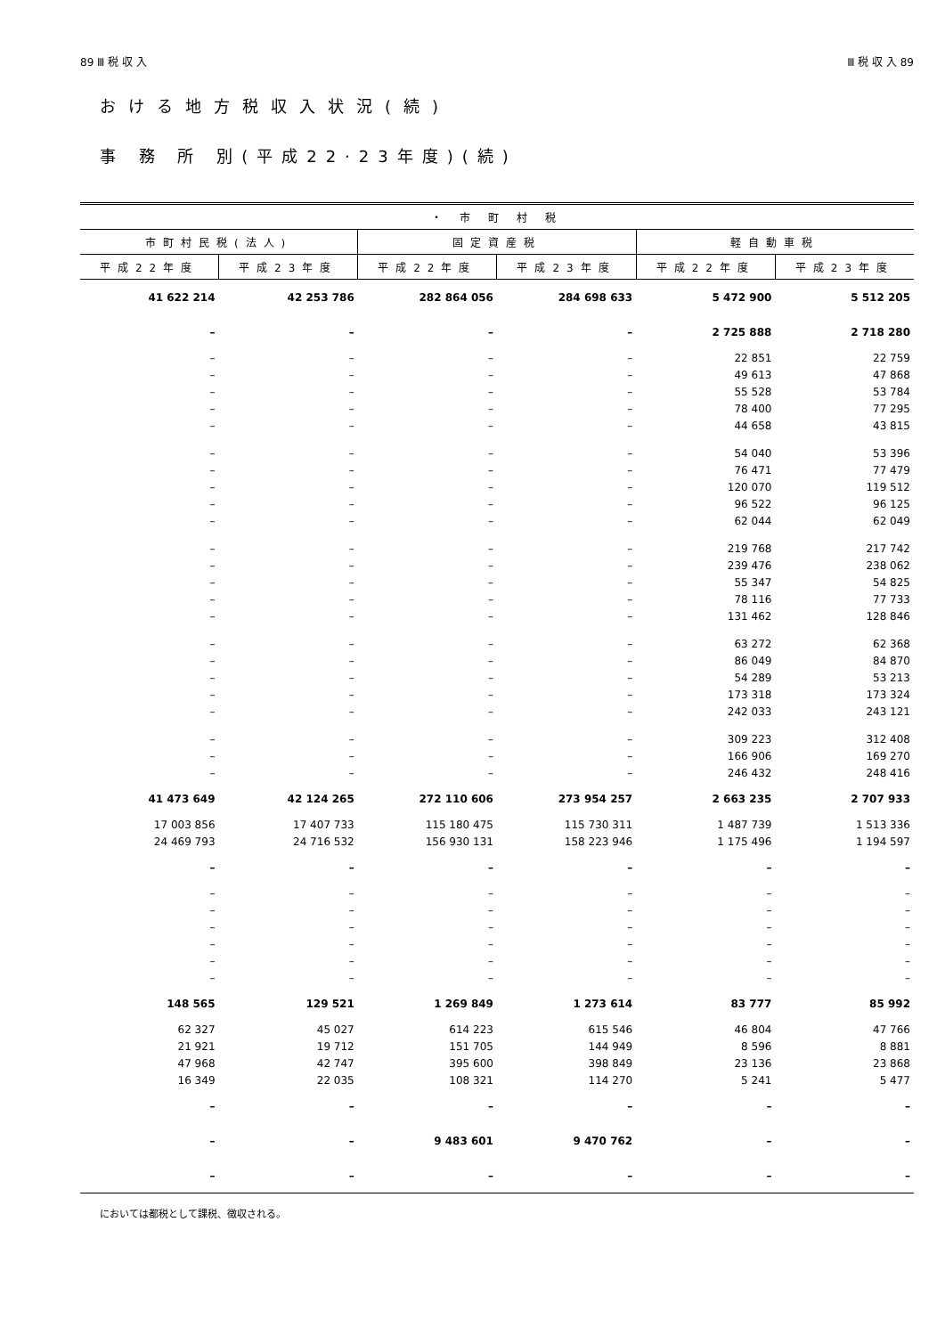89 Ⅲ 税 収 入 Ⅲ 税 収 入 89
おける地方税収入状況(続)
事 務 所 別(平成22·23年度)(続)
| ・ 市 町 村 税 | | | | | |
| --- | --- | --- | --- | --- | --- |
| 市町村民税(法人) | | 固定資産税 | | 軽自動車税 | |
| 平成22年度 | 平成23年度 | 平成22年度 | 平成23年度 | 平成22年度 | 平成23年度 |
| 41 622 214 | 42 253 786 | 282 864 056 | 284 698 633 | 5 472 900 | 5 512 205 |
| – | – | – | – | 2 725 888 | 2 718 280 |
| – | – | – | – | 22 851 | 22 759 |
| – | – | – | – | 49 613 | 47 868 |
| – | – | – | – | 55 528 | 53 784 |
| – | – | – | – | 78 400 | 77 295 |
| – | – | – | – | 44 658 | 43 815 |
| – | – | – | – | 54 040 | 53 396 |
| – | – | – | – | 76 471 | 77 479 |
| – | – | – | – | 120 070 | 119 512 |
| – | – | – | – | 96 522 | 96 125 |
| – | – | – | – | 62 044 | 62 049 |
| – | – | – | – | 219 768 | 217 742 |
| – | – | – | – | 239 476 | 238 062 |
| – | – | – | – | 55 347 | 54 825 |
| – | – | – | – | 78 116 | 77 733 |
| – | – | – | – | 131 462 | 128 846 |
| – | – | – | – | 63 272 | 62 368 |
| – | – | – | – | 86 049 | 84 870 |
| – | – | – | – | 54 289 | 53 213 |
| – | – | – | – | 173 318 | 173 324 |
| – | – | – | – | 242 033 | 243 121 |
| – | – | – | – | 309 223 | 312 408 |
| – | – | – | – | 166 906 | 169 270 |
| – | – | – | – | 246 432 | 248 416 |
| 41 473 649 | 42 124 265 | 272 110 606 | 273 954 257 | 2 663 235 | 2 707 933 |
| 17 003 856 | 17 407 733 | 115 180 475 | 115 730 311 | 1 487 739 | 1 513 336 |
| 24 469 793 | 24 716 532 | 156 930 131 | 158 223 946 | 1 175 496 | 1 194 597 |
| – | – | – | – | – | – |
| – | – | – | – | – | – |
| – | – | – | – | – | – |
| – | – | – | – | – | – |
| – | – | – | – | – | – |
| – | – | – | – | – | – |
| – | – | – | – | – | – |
| 148 565 | 129 521 | 1 269 849 | 1 273 614 | 83 777 | 85 992 |
| 62 327 | 45 027 | 614 223 | 615 546 | 46 804 | 47 766 |
| 21 921 | 19 712 | 151 705 | 144 949 | 8 596 | 8 881 |
| 47 968 | 42 747 | 395 600 | 398 849 | 23 136 | 23 868 |
| 16 349 | 22 035 | 108 321 | 114 270 | 5 241 | 5 477 |
| – | – | – | – | – | – |
| – | – | 9 483 601 | 9 470 762 | – | – |
| – | – | – | – | – | – |
においては都税として課税、徴収される。